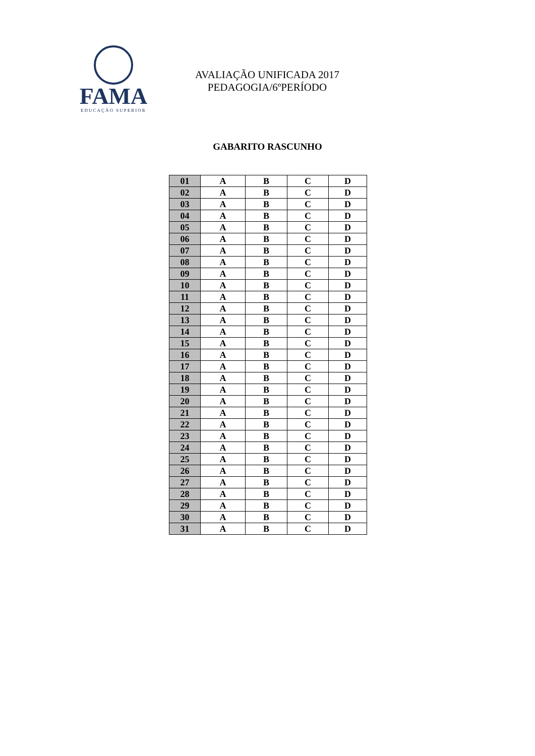FAMA
EDUCAÇÃO SUPERIOR
AVALIAÇÃO UNIFICADA 2017
PEDAGOGIA/6ºPERÍODO
GABARITO RASCUNHO
| 01 | A | B | C | D |
| 02 | A | B | C | D |
| 03 | A | B | C | D |
| 04 | A | B | C | D |
| 05 | A | B | C | D |
| 06 | A | B | C | D |
| 07 | A | B | C | D |
| 08 | A | B | C | D |
| 09 | A | B | C | D |
| 10 | A | B | C | D |
| 11 | A | B | C | D |
| 12 | A | B | C | D |
| 13 | A | B | C | D |
| 14 | A | B | C | D |
| 15 | A | B | C | D |
| 16 | A | B | C | D |
| 17 | A | B | C | D |
| 18 | A | B | C | D |
| 19 | A | B | C | D |
| 20 | A | B | C | D |
| 21 | A | B | C | D |
| 22 | A | B | C | D |
| 23 | A | B | C | D |
| 24 | A | B | C | D |
| 25 | A | B | C | D |
| 26 | A | B | C | D |
| 27 | A | B | C | D |
| 28 | A | B | C | D |
| 29 | A | B | C | D |
| 30 | A | B | C | D |
| 31 | A | B | C | D |